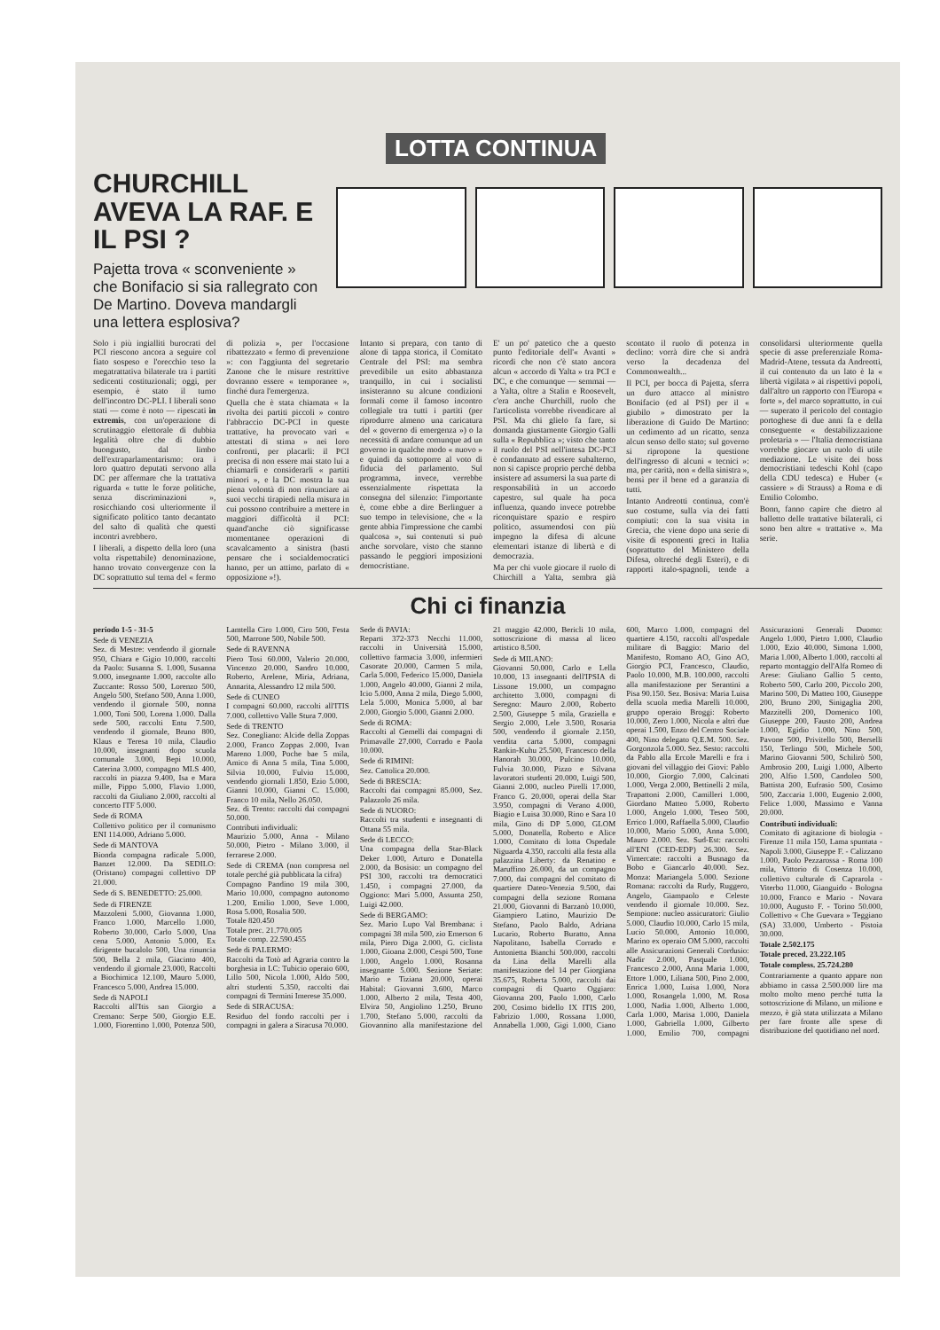LOTTA CONTINUA
CHURCHILL AVEVA LA RAF. E IL PSI ?
Pajetta trova « sconveniente » che Bonifacio si sia rallegrato con De Martino. Doveva mandargli una lettera esplosiva?
Solo i più ingialliti burocrati del PCI riescono ancora a seguire col fiato sospeso e l'orecchio teso la megatrattativa bilaterale tra i partiti sedicenti costituzionali; oggi, per esempio, è stato il turno dell'incontro DC-PLI. I liberali sono stati — come è noto — ripescati in extremis, con un'operazione di scrutinaggio elettorale di dubbia legalità oltre che di dubbio buongusto, dal limbo dell'extraparlamentarismo: ora i loro quattro deputati servono alla DC per affermare che la trattativa riguarda « tutte le forze politiche, senza discriminazioni », rosicchiando così ulteriormente il significato politico tanto decantato del salto di qualità che questi incontri avrebbero.
I liberali, a dispetto della loro (una volta rispettabile) denominazione, hanno trovato convergenze con la DC soprattutto sul tema del « fermo di polizia », per l'occasione ribattezzato « fermo di prevenzione »: con l'aggiunta del segretario Zanone che le misure restrittive dovranno essere « temporanee », finché dura l'emergenza.
Quella che è stata chiamata « la rivolta dei partiti piccoli » contro l'abbraccio DC-PCI in queste trattative, ha provocato vari « attestati di stima » nei loro confronti, per placarli: il PCI precisa di non essere mai stato lui a chiamarli e considerarli « partiti minori », e la DC mostra la sua piena volontà di non rinunciare ai suoi vecchi tirapiedi nella misura in cui possono contribuire a mettere in maggiori difficoltà il PCI: quand'anche ciò significasse momentanee operazioni di scavalcamento a sinistra (basti pensare che i socialdemocratici hanno, per un attimo, parlato di « opposizione »!).
Intanto si prepara, con tanto di alone di tappa storica, il Comitato Centrale del PSI: ma sembra prevedibile un esito abbastanza tranquillo, in cui i socialisti insisteranno su alcune condizioni formali come il famoso incontro collegiale tra tutti i partiti (per riprodurre almeno una caricatura del « governo di emergenza ») o la necessità di andare comunque ad un governo in qualche modo « nuovo » e quindi da sottoporre al voto di fiducia del parlamento. Sul programma, invece, verrebbe essenzialmente rispettata la consegna del silenzio: l'importante è, come ebbe a dire Berlinguer a suo tempo in televisione, che « la gente abbia l'impressione che cambi qualcosa », sui contenuti si può anche sorvolare, visto che stanno passando le peggiori imposizioni democristiane.
E' un po' patetico che a questo punto l'editoriale dell'« Avanti » ricordi che non c'è stato ancora alcun « accordo di Yalta » tra PCI e DC, e che comunque — semmai — a Yalta, oltre a Stalin e Roosevelt, c'era anche Churchill, ruolo che l'articolista vorrebbe rivendicare al PSI. Ma chi glielo fa fare, si domanda giustamente Giorgio Galli sulla « Repubblica »; visto che tanto il ruolo del PSI nell'intesa DC-PCI è condannato ad essere subalterno, non si capisce proprio perché debba insistere ad assumersi la sua parte di responsabilità in un accordo capestro, sul quale ha poca influenza, quando invece potrebbe riconquistare spazio e respiro politico, assumendosi con più impegno la difesa di alcune elementari istanze di libertà e di democrazia.
Ma per chi vuole giocare il ruolo di Chirchill a Yalta, sembra già scontato il ruolo di potenza in declino: vorrà dire che si andrà verso la decadenza del Commonwealth...
Il PCI, per bocca di Pajetta, sferra un duro attacco al ministro Bonifacio (ed al PSI) per il « giubilo » dimostrato per la liberazione di Guido De Martino: un cedimento ad un ricatto, senza alcun senso dello stato; sul governo si ripropone la questione dell'ingresso di alcuni « tecnici »: ma, per carità, non « della sinistra », bensì per il bene ed a garanzia di tutti.
Intanto Andreotti continua, com'è suo costume, sulla via dei fatti compiuti: con la sua visita in Grecia, che viene dopo una serie di visite di esponenti greci in Italia (soprattutto del Ministero della Difesa, oltreché degli Esteri), e di rapporti italo-spagnoli, tende a consolidarsi ulteriormente quella specie di asse preferenziale Roma-Madrid-Atene, tessuta da Andreotti, il cui contenuto da un lato è la « libertà vigilata » ai rispettivi popoli, dall'altro un rapporto con l'Europa « forte », del marco soprattutto, in cui — superato il pericolo del contagio portoghese di due anni fa e della conseguente « destabilizzazione proletaria » — l'Italia democristiana vorrebbe giocare un ruolo di utile mediazione. Le visite dei boss democristiani tedeschi Kohl (capo della CDU tedesca) e Huber (« cassiere » di Strauss) a Roma e di Emilio Colombo.
Bonn, fanno capire che dietro al balletto delle trattative bilaterali, ci sono ben altre « trattative ». Ma serie.
Chi ci finanzia
periodo 1-5 - 31-5
Sede di VENEZIA
Sez. di Mestre: vendendo il giornale 950, Chiara e Gigio 10.000, raccolti da Paolo: Susanna S. 1.000, Susanna 9.000, insegnante 1.000, raccolte allo Zuccante: Rosso 500, Lorenzo 500, Angelo 500, Stefano 500, Anna 1.000, vendendo il giornale 500, nonna 1.000, Toni 500, Lorena 1.000. Dalla sede 500, raccolti Entu 7.500, vendendo il giornale, Bruno 800, Klaus e Teresa 10 mila, Claudio 10.000, insegnanti dopo scuola comunale 3.000, Bepi 10.000, Caterina 3.000, compagno MLS 400, raccolti in piazza 9.400, Isa e Mara mille, Pippo 5.000, Flavio 1.000, raccolti da Giuliano 2.000, raccolti al concerto ITF 5.000.
Sede di ROMA
Collettivo politico per il comunismo ENI 114.000, Adriano 5.000.
Sede di MANTOVA
Bionda compagna radicale 5.000, Banzet 12.000. Da SEDILO: (Oristano) compagni collettivo DP 21.000.
Sede di S. BENEDETTO: 25.000.
Sede di FIRENZE
Mazzoleni 5.000, Giovanna 1.000, Franco 1.000, Marcello 1.000, Roberto 30.000, Carlo 5.000, Una cena 5.000, Antonio 5.000, Ex dirigente bucalolo 500, Una rinuncia 500, Bella 2 mila, Giacinto 400, vendendo il giornale 23.000, Raccolti a Biochimica 12.100, Mauro 5.000, Francesco 5.000, Andrea 15.000.
Sede di NAPOLI
Raccolti all'Itis san Giorgio a Cremano: Serpe 500, Giorgio E.E. 1.000, Fiorentino 1.000, Potenza 500, Lamtella Ciro 1.000, Ciro 500, Festa 500, Marrone 500, Nobile 500.
Sede di RAVENNA
Piero Tosi 60.000, Valerio 20.000, Vincenzo 20.000, Sandro 10.000, Roberto, Arelene, Miria, Adriana, Annarita, Alessandro 12 mila 500.
Sede di CUNEO
I compagni 60.000, raccolti all'ITIS 7.000, collettivo Valle Stura 7.000.
Sede di TRENTO
Sez. Conegliano: Alcide della Zoppas 2.000, Franco Zoppas 2.000, Ivan Mareno 1.000, Poche bae 5 mila, Amico di Anna 5 mila, Tina 5.000, Silvia 10.000, Fulvio 15.000, vendendo giornali 1.850, Ezio 5.000, Gianni 10.000, Gianni C. 15.000, Franco 10 mila, Nello 26.050.
Sez. di Trento: raccolti dai compagni 50.000.
Contributi individuali:
Maurizio 5.000, Anna - Milano 50.000, Pietro - Milano 3.000, il ferrarese 2.000.
Sede di CREMA (non compresa nel totale perché già pubblicata la cifra)
Compagno Pandino 19 mila 300, Mario 10.000, compagno autonomo 1.200, Emilio 1.000, Seve 1.000, Rosa 5.000, Rosalia 500.
Totale 820.450
Totale prec. 21.770.005
Totale comp. 22.590.455
Sede di PALERMO:
Raccolti da Totò ad Agraria contro la borghesia in LC: Tubicio operaio 600, Lillo 500, Nicola 1.000, Aldo 500, altri studenti 5.350, raccolti dai compagni di Termini Imerese 35.000.
Sede di SIRACUSA:
Residuo del fondo raccolti per i compagni in galera a Siracusa 70.000.
Sede di PAVIA:
Reparti 372-373 Necchi 11.000, raccolti in Università 15.000, collettivo farmacia 3.000, infermieri Casorate 20.000, Carmen 5 mila, Carla 5.000, Federico 15.000, Daniela 1.000, Angelo 40.000, Gianni 2 mila, Icio 5.000, Anna 2 mila, Diego 5.000, Lela 5.000, Monica 5.000, al bar 2.000, Giorgio 5.000, Gianni 2.000.
Sede di ROMA:
Raccolti al Gemelli dai compagni di Primavalle 27.000, Corrado e Paola 10.000.
Sede di RIMINI:
Sez. Cattolica 20.000.
Sede di BRESCIA:
Raccolti dai compagni 85.000, Sez. Palazzolo 26 mila.
Sede di NUORO:
Raccolti tra studenti e insegnanti di Ottana 55 mila.
Sede di LECCO:
Una compagna della Star-Black Deker 1.000, Arturo e Donatella 2.000, da Bosisio: un compagno del PSI 300, raccolti tra democratici 1.450, i compagni 27.000, da Oggiono: Mari 5.000, Assunta 250, Luigi 42.000.
Sede di BERGAMO:
Sez. Mario Lupo Val Brembana: i compagni 38 mila 500, zio Emerson 6 mila, Piero Diga 2.000, G. ciclista 1.000, Gioana 2.000, Cespi 500, Tone 1.000, Angelo 1.000, Rosanna insegnante 5.000. Sezione Seriate: Mario e Tiziana 20.000, operai Habital: Giovanni 3.600, Marco 1.000, Alberto 2 mila, Testa 400, Elvira 50, Angiolino 1.250, Bruno 1.700, Stefano 5.000, raccolti da Giovannino alla manifestazione del 21 maggio 42.000, Bericli 10 mila, sottoscrizione di massa al liceo artistico 8.500.
Sede di MILANO:
Giovanni 50.000, Carlo e Lella 10.000, 13 insegnanti dell'IPSIA di Lissone 19.000, un compagno architetto 3.000, compagni di Seregno: Mauro 2.000, Roberto 2.500, Giuseppe 5 mila, Graziella e Sergio 2.000, Lele 3.500, Rosaria 500, vendendo il giornale 2.150, vendita carta 5.000, compagni Rankin-Kuhu 25.500, Francesco della Hanorah 30.000, Pulcino 10.000, Fulvia 30.000, Pizzo e Silvana lavoratori studenti 20.000, Luigi 500, Gianni 2.000, nucleo Pirelli 17.000, Franco G. 20.000, operai della Star 3.950, compagni di Verano 4.000, Biagio e Luisa 30.000, Rino e Sara 10 mila, Gino di DP 5.000, GLOM 5.000, Donatella, Roberto e Alice 1.000, Comitato di lotta Ospedale Niguarda 4.350, raccolti alla festa alla palazzina Liberty: da Renatino e Maruffino 26.000, da un compagno 7.000, dai compagni del comitato di quartiere Dateo-Venezia 9.500, dai compagni della sezione Romana 21.000, Giovanni di Barzanò 10.000, Giampiero Latino, Maurizio De Stefano, Paolo Baldo, Adriana Lucario, Roberto Buratto, Anna Napolitano, Isabella Corrado e Antonietta Bianchi 500.000, raccolti da Lina della Marelli alla manifestazione del 14 per Giorgiana 35.675, Roberta 5.000, raccolti dai compagni di Quarto Oggiaro: Giovanna 200, Paolo 1.000, Carlo 200, Cosimo bidello IX ITIS 200, Fabrizio 1.000, Rossana 1.000, Annabella 1.000, Gigi 1.000, Ciano 600, Marco 1.000, compagni del quartiere 4.150, raccolti all'ospedale militare di Baggio: Mario del Manifesto, Romano AO, Gino AO, Giorgio PCI, Francesco, Claudio, Paolo 10.000, M.B. 100.000, raccolti alla manifestazione per Serantini a Pisa 90.150. Sez. Bosiva: Maria Luisa della scuola media Marelli 10.000, gruppo operaio Broggi: Roberto 10.000, Zero 1.000, Nicola e altri due operai 1.500, Enzo del Centro Sociale 400, Nino delegato Q.E.M. 500. Sez. Gorgonzola 5.000. Sez. Sesto: raccolti da Pablo alla Ercole Marelli e fra i giovani del villaggio dei Giovi: Pablo 10.000, Giorgio 7.000, Calcinati 1.000, Verga 2.000, Bettinelli 2 mila, Trapattoni 2.000, Camilleri 1.000, Giordano Matteo 5.000, Roberto 1.000, Angelo 1.000, Teseo 500, Errico 1.000, Raffaella 5.000, Claudio 10.000, Mario 5.000, Anna 5.000, Mauro 2.000. Sez. Sud-Est: raccolti all'ENI (CED-EDP) 26.300. Sez. Vimercate: raccolti a Busnago da Bobo e Giancarlo 40.000. Sez. Monza: Mariangela 5.000. Sezione Romana: raccolti da Rudy, Ruggero, Angelo, Giampaolo e Celeste vendendo il giornale 10.000. Sez. Sempione: nucleo assicuratori: Giulio 5.000, Claudio 10.000, Carlo 15 mila, Lucio 50.000, Antonio 10.000, Marino ex operaio OM 5.000, raccolti alle Assicurazioni Generali Cordusio: Nadir 2.000, Pasquale 1.000, Francesco 2.000, Anna Maria 1.000, Ettore 1.000, Liliana 500, Pino 2.000, Enrica 1.000, Luisa 1.000, Nora 1.000, Rosangela 1.000, M. Rosa 1.000, Nadia 1.000, Alberto 1.000, Carla 1.000, Marisa 1.000, Daniela 1.000, Gabriella 1.000, Gilberto 1.000, Emilio 700, compagni Assicurazioni Generali Duomo: Angelo 1.000, Pietro 1.000, Claudio 1.000, Ezio 40.000, Simona 1.000, Maria 1.000, Alberto 1.000, raccolti al reparto montaggio dell'Alfa Romeo di Arese: Giuliano Gallio 5 cento, Roberto 500, Carlo 200, Piccolo 200, Marino 500, Di Matteo 100, Giuseppe 200, Bruno 200, Sinigaglia 200, Mazzitelli 200, Domenico 100, Giuseppe 200, Fausto 200, Andrea 1.000, Egidio 1.000, Nino 500, Pavone 500, Privitello 500, Berselli 150, Terlingo 500, Michele 500, Marino Giovanni 500, Schilirò 500, Ambrosio 200, Luigi 1.000, Alberto 200, Alfio 1.500, Candoleo 500, Battista 200, Eufrasio 500, Cosimo 500, Zaccaria 1.000, Eugenio 2.000, Felice 1.000, Massimo e Vanna 20.000.
Contributi individuali:
Comitato di agitazione di biologia - Firenze 11 mila 150, Lama spuntata - Napoli 3.000, Giuseppe F. - Calizzano 1.000, Paolo Pezzarossa - Roma 100 mila, Vittorio di Cosenza 10.000, collettivo culturale di Caprarola - Viterbo 11.000, Gianguido - Bologna 10.000, Franco e Mario - Novara 10.000, Augusto F. - Torino 50.000, Collettivo « Che Guevara » Teggiano (SA) 33.000, Umberto - Pistoia 30.000.
Totale 2.502.175
Totale preced. 23.222.105
Totale compless. 25.724.280
Contrariamente a quanto appare non abbiamo in cassa 2.500.000 lire ma molto molto meno perché tutta la sottoscrizione di Milano, un milione e mezzo, è già stata utilizzata a Milano per fare fronte alle spese di distribuzione del quotidiano nel nord.